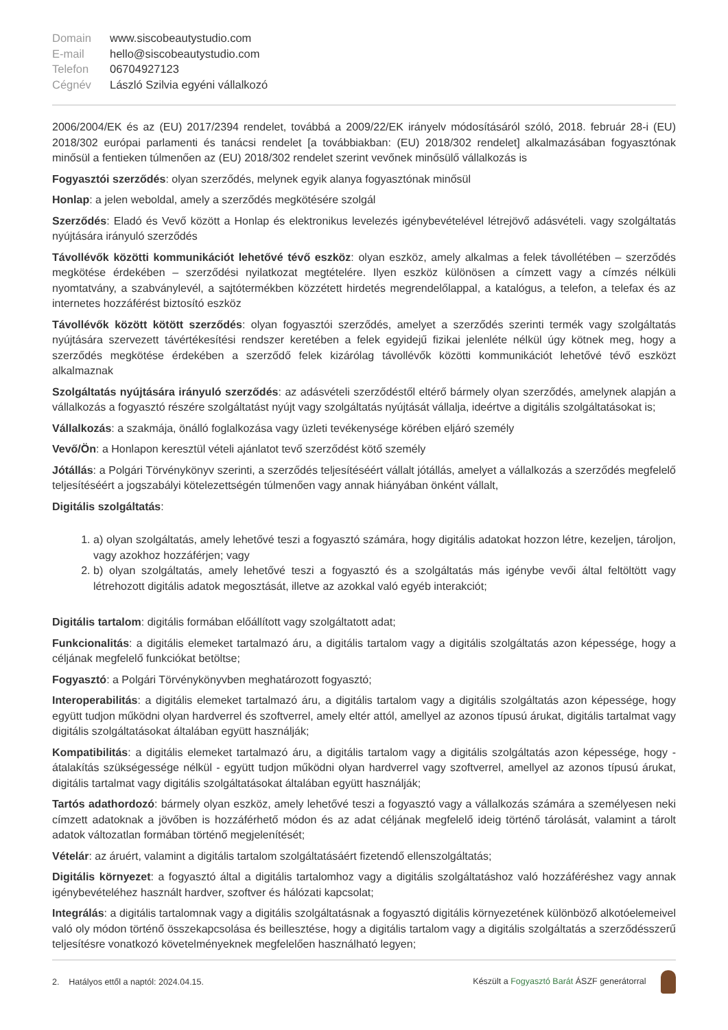Domain www.siscobeautystudio.com E-mail hello@siscobeautystudio.com Telefon 06704927123 Cégnév László Szilvia egyéni vállalkozó
2006/2004/EK és az (EU) 2017/2394 rendelet, továbbá a 2009/22/EK irányelv módosításáról szóló, 2018. február 28-i (EU) 2018/302 európai parlamenti és tanácsi rendelet [a továbbiakban: (EU) 2018/302 rendelet] alkalmazásában fogyasztónak minősül a fentieken túlmenően az (EU) 2018/302 rendelet szerint vevőnek minősülő vállalkozás is
Fogyasztói szerződés: olyan szerződés, melynek egyik alanya fogyasztónak minősül
Honlap: a jelen weboldal, amely a szerződés megkötésére szolgál
Szerződés: Eladó és Vevő között a Honlap és elektronikus levelezés igénybevételével létrejövő adásvételi. vagy szolgáltatás nyújtására irányuló szerződés
Távollévők közötti kommunikációt lehetővé tévő eszköz: olyan eszköz, amely alkalmas a felek távollétében – szerződés megkötése érdekében – szerződési nyilatkozat megtételére. Ilyen eszköz különösen a címzett vagy a címzés nélküli nyomtatvány, a szabványlevél, a sajtótermékben közzétett hirdetés megrendelőlappal, a katalógus, a telefon, a telefax és az internetes hozzáférést biztosító eszköz
Távollévők között kötött szerződés: olyan fogyasztói szerződés, amelyet a szerződés szerinti termék vagy szolgáltatás nyújtására szervezett távértékesítési rendszer keretében a felek egyidejű fizikai jelenléte nélkül úgy kötnek meg, hogy a szerződés megkötése érdekében a szerződő felek kizárólag távollévők közötti kommunikációt lehetővé tévő eszközt alkalmaznak
Szolgáltatás nyújtására irányuló szerződés: az adásvételi szerződéstől eltérő bármely olyan szerződés, amelynek alapján a vállalkozás a fogyasztó részére szolgáltatást nyújt vagy szolgáltatás nyújtását vállalja, ideértve a digitális szolgáltatásokat is;
Vállalkozás: a szakmája, önálló foglalkozása vagy üzleti tevékenysége körében eljáró személy
Vevő/Ön: a Honlapon keresztül vételi ajánlatot tevő szerződést kötő személy
Jótállás: a Polgári Törvénykönyv szerinti, a szerződés teljesítéséért vállalt jótállás, amelyet a vállalkozás a szerződés megfelelő teljesítéséért a jogszabályi kötelezettségén túlmenően vagy annak hiányában önként vállalt,
Digitális szolgáltatás:
1. a) olyan szolgáltatás, amely lehetővé teszi a fogyasztó számára, hogy digitális adatokat hozzon létre, kezeljen, tároljon, vagy azokhoz hozzáférjen; vagy
2. b) olyan szolgáltatás, amely lehetővé teszi a fogyasztó és a szolgáltatás más igénybe vevői által feltöltött vagy létrehozott digitális adatok megosztását, illetve az azokkal való egyéb interakciót;
Digitális tartalom: digitális formában előállított vagy szolgáltatott adat;
Funkcionalitás: a digitális elemeket tartalmazó áru, a digitális tartalom vagy a digitális szolgáltatás azon képessége, hogy a céljának megfelelő funkciókat betöltse;
Fogyasztó: a Polgári Törvénykönyvben meghatározott fogyasztó;
Interoperabilitás: a digitális elemeket tartalmazó áru, a digitális tartalom vagy a digitális szolgáltatás azon képessége, hogy együtt tudjon működni olyan hardverrel és szoftverrel, amely eltér attól, amellyel az azonos típusú árukat, digitális tartalmat vagy digitális szolgáltatásokat általában együtt használják;
Kompatibilitás: a digitális elemeket tartalmazó áru, a digitális tartalom vagy a digitális szolgáltatás azon képessége, hogy - átalakítás szükségessége nélkül - együtt tudjon működni olyan hardverrel vagy szoftverrel, amellyel az azonos típusú árukat, digitális tartalmat vagy digitális szolgáltatásokat általában együtt használják;
Tartós adathordozó: bármely olyan eszköz, amely lehetővé teszi a fogyasztó vagy a vállalkozás számára a személyesen neki címzett adatoknak a jövőben is hozzáférhető módon és az adat céljának megfelelő ideig történő tárolását, valamint a tárolt adatok változatlan formában történő megjelenítését;
Vételár: az áruért, valamint a digitális tartalom szolgáltatásáért fizetendő ellenszolgáltatás;
Digitális környezet: a fogyasztó által a digitális tartalomhoz vagy a digitális szolgáltatáshoz való hozzáféréshez vagy annak igénybevételéhez használt hardver, szoftver és hálózati kapcsolat;
Integrálás: a digitális tartalomnak vagy a digitális szolgáltatásnak a fogyasztó digitális környezetének különböző alkotóelemeivel való oly módon történő összekapcsolása és beillesztése, hogy a digitális tartalom vagy a digitális szolgáltatás a szerződésszerű teljesítésre vonatkozó követelményeknek megfelelően használható legyen;
2. Hatályos ettől a naptól: 2024.04.15. Készült a Fogyasztó Barát ÁSZF generátorral